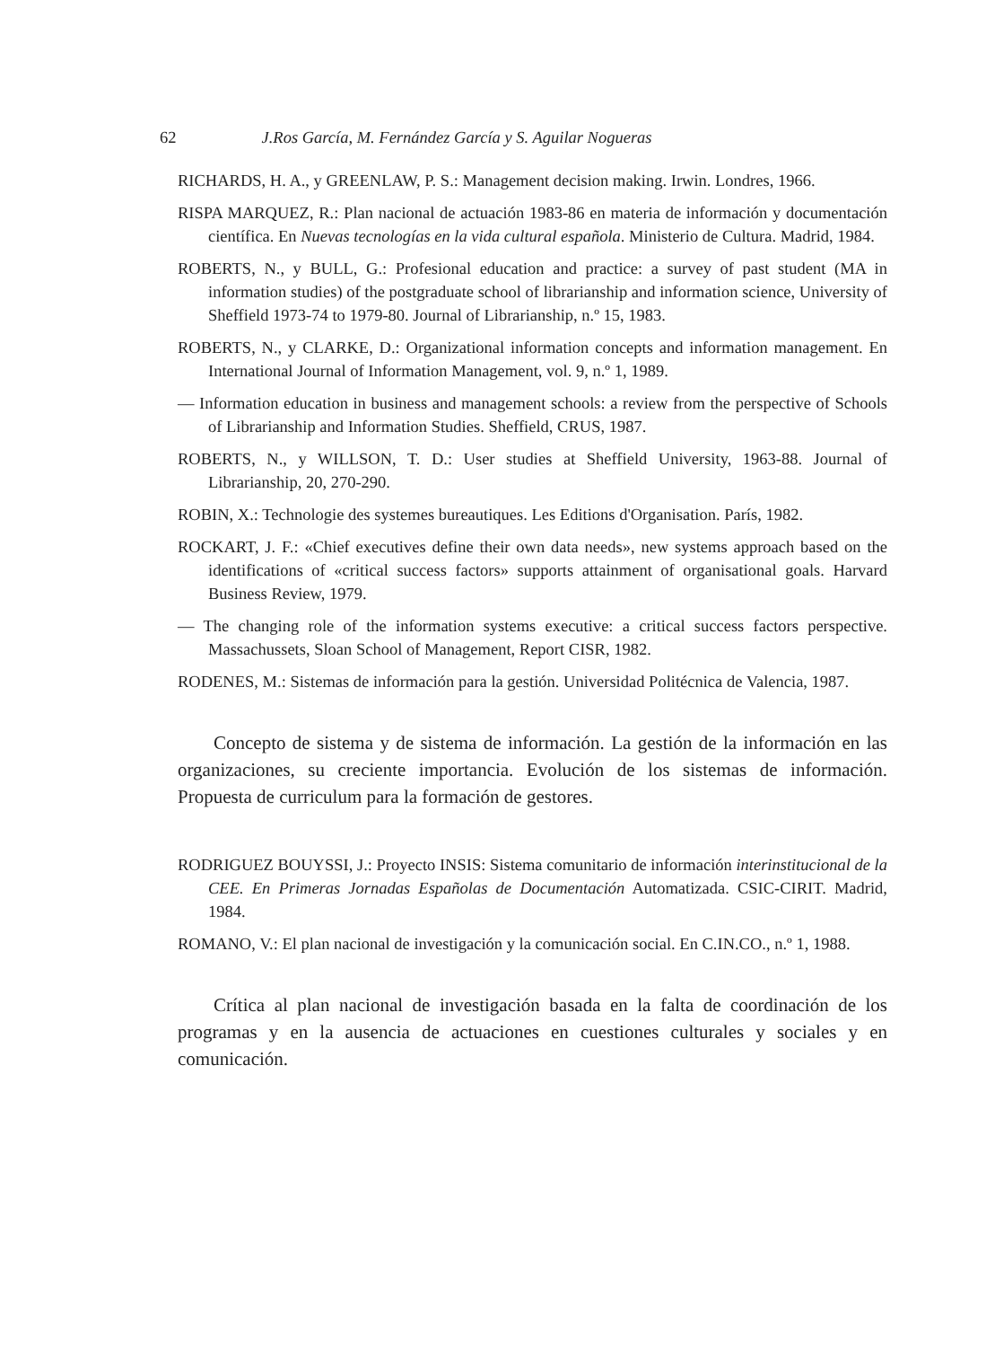62 J.Ros García, M. Fernández García y S. Aguilar Nogueras
RICHARDS, H. A., y GREENLAW, P. S.: Management decision making. Irwin. Londres, 1966.
RISPA MARQUEZ, R.: Plan nacional de actuación 1983-86 en materia de información y documentación científica. En Nuevas tecnologías en la vida cultural española. Ministerio de Cultura. Madrid, 1984.
ROBERTS, N., y BULL, G.: Profesional education and practice: a survey of past student (MA in information studies) of the postgraduate school of librarianship and information science, University of Sheffield 1973-74 to 1979-80. Journal of Librarianship, n.º 15, 1983.
ROBERTS, N., y CLARKE, D.: Organizational information concepts and information management. En International Journal of Information Management, vol. 9, n.º 1, 1989.
— Information education in business and management schools: a review from the perspective of Schools of Librarianship and Information Studies. Sheffield, CRUS, 1987.
ROBERTS, N., y WILLSON, T. D.: User studies at Sheffield University, 1963-88. Journal of Librarianship, 20, 270-290.
ROBIN, X.: Technologie des systemes bureautiques. Les Editions d'Organisation. París, 1982.
ROCKART, J. F.: «Chief executives define their own data needs», new systems approach based on the identifications of «critical success factors» supports attainment of organisational goals. Harvard Business Review, 1979.
— The changing role of the information systems executive: a critical success factors perspective. Massachussets, Sloan School of Management, Report CISR, 1982.
RODENES, M.: Sistemas de información para la gestión. Universidad Politécnica de Valencia, 1987.
Concepto de sistema y de sistema de información. La gestión de la información en las organizaciones, su creciente importancia. Evolución de los sistemas de información. Propuesta de curriculum para la formación de gestores.
RODRIGUEZ BOUYSSI, J.: Proyecto INSIS: Sistema comunitario de información interinstitucional de la CEE. En Primeras Jornadas Españolas de Documentación Automatizada. CSIC-CIRIT. Madrid, 1984.
ROMANO, V.: El plan nacional de investigación y la comunicación social. En C.IN.CO., n.º 1, 1988.
Crítica al plan nacional de investigación basada en la falta de coordinación de los programas y en la ausencia de actuaciones en cuestiones culturales y sociales y en comunicación.